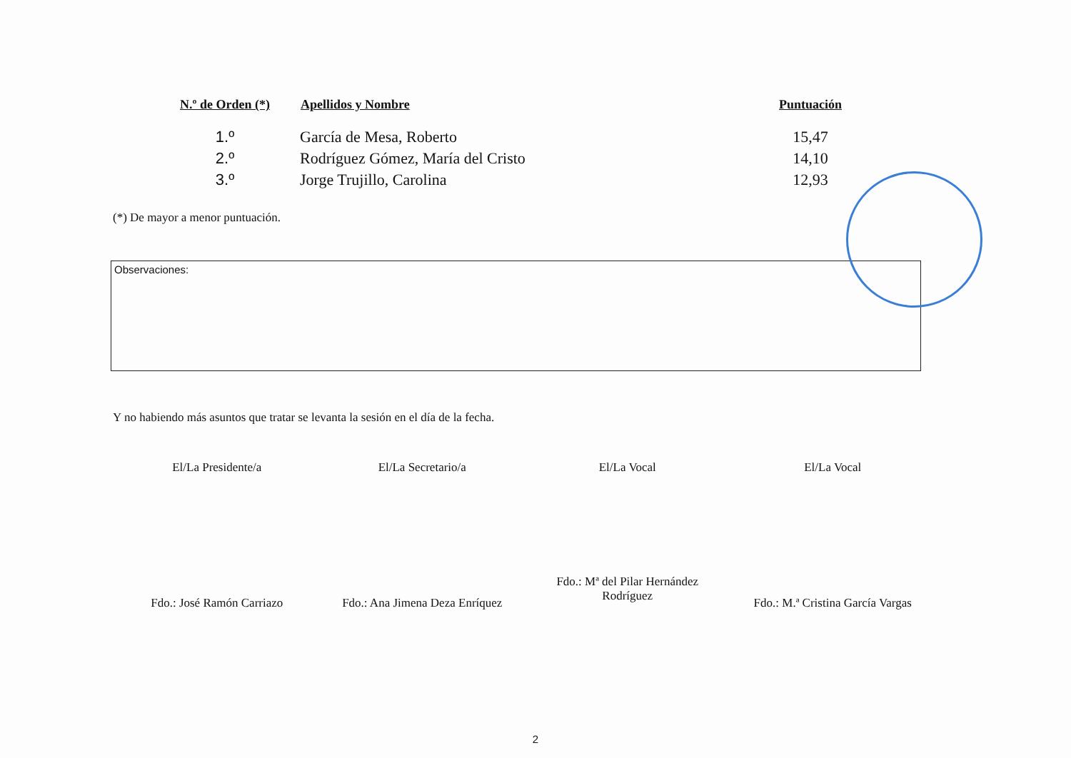| N.º de Orden (*) | Apellidos y Nombre | Puntuación |
| --- | --- | --- |
| 1.º | García de Mesa, Roberto | 15,47 |
| 2.º | Rodríguez Gómez, María del Cristo | 14,10 |
| 3.º | Jorge Trujillo, Carolina | 12,93 |
(*) De mayor a menor puntuación.
Observaciones:
Y no habiendo más asuntos que tratar se levanta la sesión en el día de la fecha.
El/La Presidente/a
Fdo.: José Ramón Carriazo
El/La Secretario/a
Fdo.: Ana Jimena Deza Enríquez
El/La Vocal
Fdo.: Mª del Pilar Hernández
Rodríguez
El/La Vocal
Fdo.: M.ª Cristina García Vargas
2